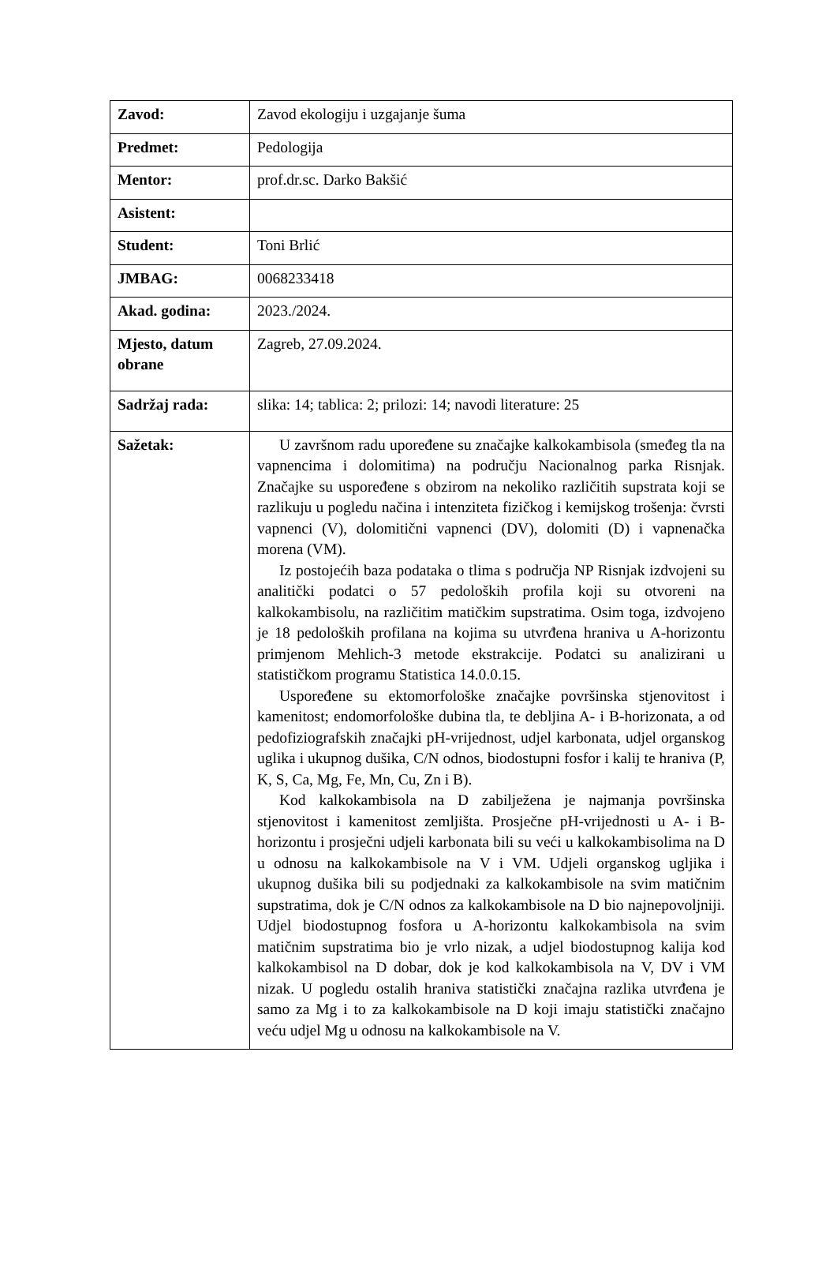| Zavod: | Zavod ekologiju i uzgajanje šuma |
| Predmet: | Pedologija |
| Mentor: | prof.dr.sc. Darko Bakšić |
| Asistent: | |
| Student: | Toni Brlić |
| JMBAG: | 0068233418 |
| Akad. godina: | 2023./2024. |
| Mjesto, datum obrane | Zagreb, 27.09.2024. |
| Sadržaj rada: | slika: 14; tablica: 2; prilozi: 14; navodi literature: 25 |
| Sažetak: | U završnom radu upoređene su značajke kalkokambisola (smeđeg tla na vapnencima i dolomitima) na području Nacionalnog parka Risnjak. Značajke su uspoređene s obzirom na nekoliko različitih supstrata koji se razlikuju u pogledu načina i intenziteta fizičkog i kemijskog trošenja: čvrsti vapnenci (V), dolomitični vapnenci (DV), dolomiti (D) i vapnenačka morena (VM). Iz postojećih baza podataka o tlima s područja NP Risnjak izdvojeni su analitički podatci o 57 pedoloških profila koji su otvoreni na kalkokambisolu, na različitim matičkim supstratima. Osim toga, izdvojeno je 18 pedoloških profilana na kojima su utvrđena hraniva u A-horizontu primjenom Mehlich-3 metode ekstrakcije. Podatci su analizirani u statističkom programu Statistica 14.0.0.15. Uspoređene su ektomorfološke značajke površinska stjenovitost i kamenitost; endomorfološke dubina tla, te debljina A- i B-horizonata, a od pedofiziografskih značajki pH-vrijednost, udjel karbonata, udjel organskog uglika i ukupnog dušika, C/N odnos, biodostupni fosfor i kalij te hraniva (P, K, S, Ca, Mg, Fe, Mn, Cu, Zn i B). Kod kalkokambisola na D zabilježena je najmanja površinska stjenovitost i kamenitost zemljišta. Prosječne pH-vrijednosti u A- i B-horizontu i prosječni udjeli karbonata bili su veći u kalkokambisolima na D u odnosu na kalkokambisole na V i VM. Udjeli organskog ugljika i ukupnog dušika bili su podjednaki za kalkokambisole na svim matičnim supstratima, dok je C/N odnos za kalkokambisole na D bio najnepovoljniji. Udjel biodostupnog fosfora u A-horizontu kalkokambisola na svim matičnim supstratima bio je vrlo nizak, a udjel biodostupnog kalija kod kalkokambisol na D dobar, dok je kod kalkokambisola na V, DV i VM nizak. U pogledu ostalih hraniva statistički značajna razlika utvrđena je samo za Mg i to za kalkokambisole na D koji imaju statistički značajno veću udjel Mg u odnosu na kalkokambisole na V. |